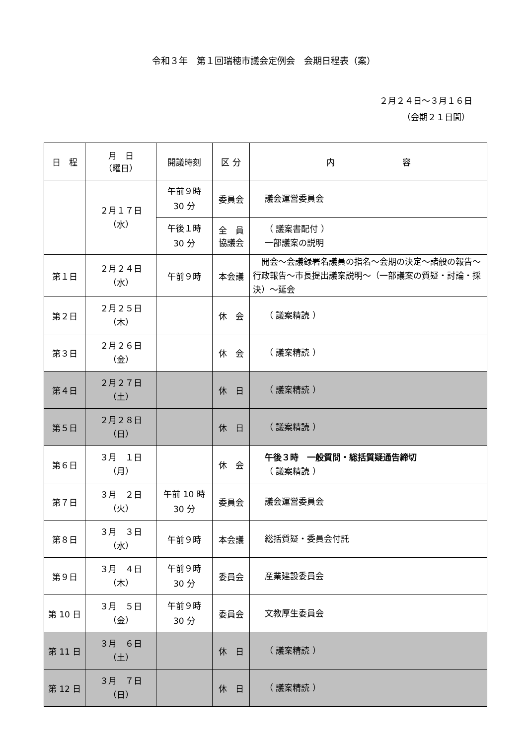令和３年　第１回瑞穂市議会定例会　会期日程表（案）
２月２４日～３月１６日
（会期２１日間）
| 日 程 | 月 日 （曜日） | 開議時刻 | 区 分 | 内 容 |
| --- | --- | --- | --- | --- |
| | ２月１７日 （水） | 午前９時 30 分 | 委員会 | 議会運営委員会 |
| | | 午後１時 30 分 | 全 員 協議会 | （ 議案書配付 ） 一部議案の説明 |
| 第１日 | ２月２４日 （水） | 午前９時 | 本会議 | 開会～会議録署名議員の指名～会期の決定～諸般の報告～行政報告～市長提出議案説明～（一部議案の質疑・討論・採決）～延会 |
| 第２日 | ２月２５日 （木） | | 休 会 | （ 議案精読 ） |
| 第３日 | ２月２６日 （金） | | 休 会 | （ 議案精読 ） |
| 第４日 | ２月２７日 （土） | | 休 日 | （ 議案精読 ） |
| 第５日 | ２月２８日 （日） | | 休 日 | （ 議案精読 ） |
| 第６日 | ３月 １日 （月） | | 休 会 | 午後３時 一般質問・総括質疑通告締切 （ 議案精読 ） |
| 第７日 | ３月 ２日 （火） | 午前 10 時 30 分 | 委員会 | 議会運営委員会 |
| 第８日 | ３月 ３日 （水） | 午前９時 | 本会議 | 総括質疑・委員会付託 |
| 第９日 | ３月 ４日 （木） | 午前９時 30 分 | 委員会 | 産業建設委員会 |
| 第 10 日 | ３月 ５日 （金） | 午前９時 30 分 | 委員会 | 文教厚生委員会 |
| 第 11 日 | ３月 ６日 （土） | | 休 日 | （ 議案精読 ） |
| 第 12 日 | ３月 ７日 （日） | | 休 日 | （ 議案精読 ） |